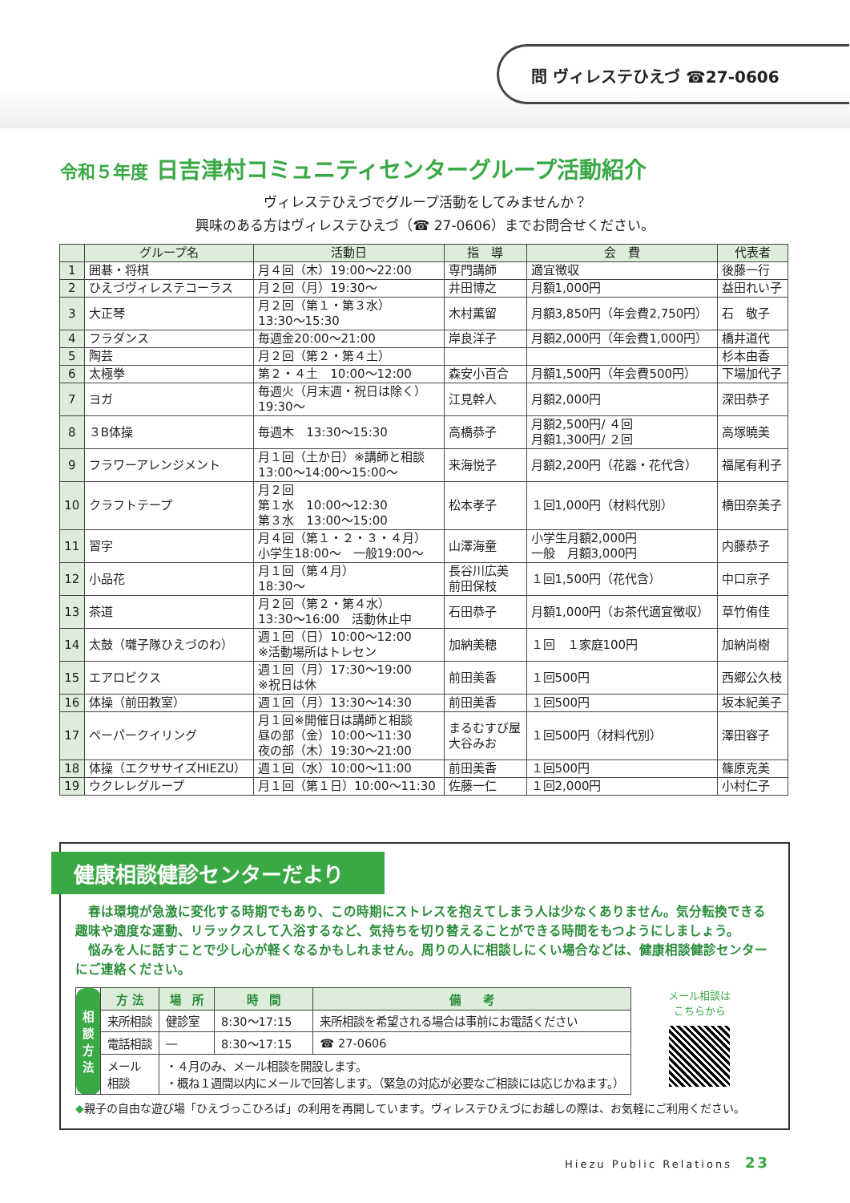問 ヴィレステひえづ ☎27-0606
令和５年度 日吉津村コミュニティセンターグループ活動紹介
ヴィレステひえづでグループ活動をしてみませんか？
興味のある方はヴィレステひえづ（☎ 27-0606）までお問合せください。
| | グループ名 | 活動日 | 指 導 | 会 費 | 代表者 |
| --- | --- | --- | --- | --- | --- |
| 1 | 囲碁・将棋 | 月４回（木）19:00～22:00 | 専門講師 | 適宜徴収 | 後藤一行 |
| 2 | ひえづヴィレステコーラス | 月２回（月）19:30～ | 井田博之 | 月額1,000円 | 益田れい子 |
| 3 | 大正琴 | 月２回（第１・第３水） 13:30～15:30 | 木村薫留 | 月額3,850円（年会費2,750円） | 石 敬子 |
| 4 | フラダンス | 毎週金20:00～21:00 | 岸良洋子 | 月額2,000円（年会費1,000円） | 橋井道代 |
| 5 | 陶芸 | 月２回（第２・第４土） | | | 杉本由香 |
| 6 | 太極拳 | 第２・４土 10:00～12:00 | 森安小百合 | 月額1,500円（年会費500円） | 下場加代子 |
| 7 | ヨガ | 毎週火（月末週・祝日は除く） 19:30～ | 江見幹人 | 月額2,000円 | 深田恭子 |
| 8 | ３B体操 | 毎週木 13:30～15:30 | 高橋恭子 | 月額2,500円/ ４回 月額1,300円/ ２回 | 高塚曉美 |
| 9 | フラワーアレンジメント | 月１回（土か日）※講師と相談 13:00～14:00～15:00～ | 来海悦子 | 月額2,200円（花器・花代含） | 福尾有利子 |
| 10 | クラフトテープ | 月２回 第１水 10:00～12:30 第３水 13:00～15:00 | 松本孝子 | １回1,000円（材料代別） | 橋田奈美子 |
| 11 | 習字 | 月４回（第１・２・３・４月） 小学生18:00～ 一般19:00～ | 山澤海童 | 小学生月額2,000円 一般 月額3,000円 | 内藤恭子 |
| 12 | 小品花 | 月１回（第４月） 18:30～ | 長谷川広美 前田保枝 | １回1,500円（花代含） | 中口京子 |
| 13 | 茶道 | 月２回（第２・第４水） 13:30～16:00 活動休止中 | 石田恭子 | 月額1,000円（お茶代適宜徴収） | 草竹侑佳 |
| 14 | 太鼓（囃子隊ひえづのわ） | 週１回（日）10:00～12:00 ※活動場所はトレセン | 加納美穂 | １回 １家庭100円 | 加納尚樹 |
| 15 | エアロビクス | 週１回（月）17:30～19:00 ※祝日は休 | 前田美香 | １回500円 | 西郷公久枝 |
| 16 | 体操（前田教室） | 週１回（月）13:30～14:30 | 前田美香 | １回500円 | 坂本紀美子 |
| 17 | ペーパークイリング | 月１回※開催日は講師と相談 昼の部（金）10:00～11:30 夜の部（木）19:30～21:00 | まるむすび屋 大谷みお | １回500円（材料代別） | 澤田容子 |
| 18 | 体操（エクササイズHIEZU） | 週１回（水）10:00～11:00 | 前田美香 | １回500円 | 篠原克美 |
| 19 | ウクレレグループ | 月１回（第１日）10:00～11:30 | 佐藤一仁 | １回2,000円 | 小村仁子 |
健康相談健診センターだより
　春は環境が急激に変化する時期でもあり、この時期にストレスを抱えてしまう人は少なくありません。気分転換できる趣味や適度な運動、リラックスして入浴するなど、気持ちを切り替えることができる時間をもつようにしましょう。
　悩みを人に話すことで少し心が軽くなるかもしれません。周りの人に相談しにくい場合などは、健康相談健診センターにご連絡ください。
| 相 談 方 法 | 方 法 | 場 所 | 時 間 | 備 考 |
| | 来所相談 | 健診室 | 8:30～17:15 | 来所相談を希望される場合は事前にお電話ください |
| | 電話相談 | ― | 8:30～17:15 | ☎ 27-0606 |
| | メール 相談 | ・４月のみ、メール相談を開設します。 ・概ね１週間以内にメールで回答します。（緊急の対応が必要なご相談には応じかねます。） | | |
メール相談は
こちらから
◆親子の自由な遊び場「ひえづっこひろば」の利用を再開しています。ヴィレステひえづにお越しの際は、お気軽にご利用ください。
Hiezu Public Relations　23